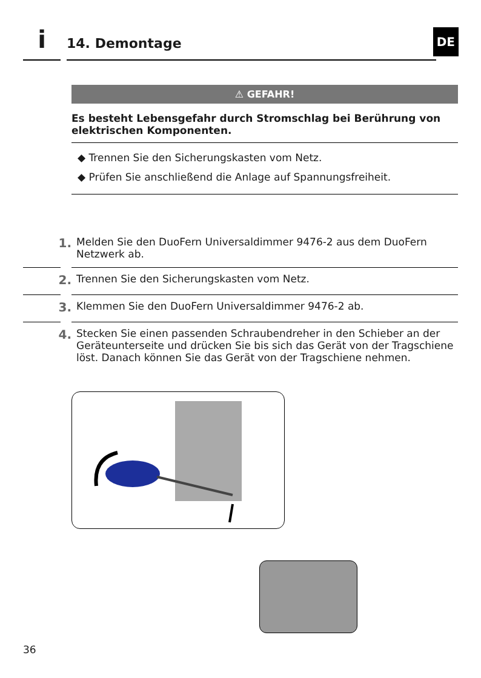i
14. Demontage
DE
⚠ GEFAHR!
Es besteht Lebensgefahr durch Stromschlag bei Berührung von elektrischen Komponenten.
◆ Trennen Sie den Sicherungskasten vom Netz.
◆ Prüfen Sie anschließend die Anlage auf Spannungsfreiheit.
1.
Melden Sie den DuoFern Universaldimmer 9476-2 aus dem DuoFern Netzwerk ab.
2.
Trennen Sie den Sicherungskasten vom Netz.
3.
Klemmen Sie den DuoFern Universaldimmer 9476-2 ab.
4.
Stecken Sie einen passenden Schraubendreher in den Schieber an der Geräteunterseite und drücken Sie bis sich das Gerät von der Tragschiene löst. Danach können Sie das Gerät von der Tragschiene nehmen.
36